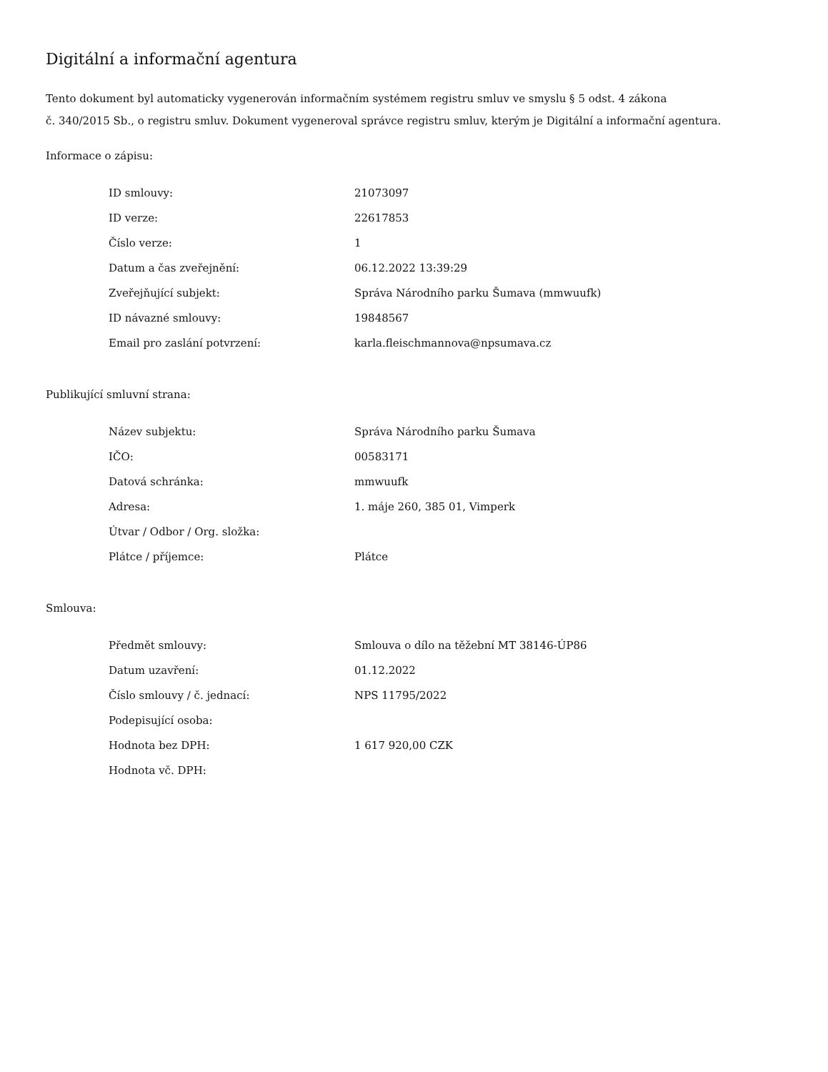Digitální a informační agentura
Tento dokument byl automaticky vygenerován informačním systémem registru smluv ve smyslu § 5 odst. 4 zákona
č. 340/2015 Sb., o registru smluv. Dokument vygeneroval správce registru smluv, kterým je Digitální a informační agentura.
Informace o zápisu:
| ID smlouvy: | 21073097 |
| ID verze: | 22617853 |
| Číslo verze: | 1 |
| Datum a čas zveřejnění: | 06.12.2022 13:39:29 |
| Zveřejňující subjekt: | Správa Národního parku Šumava (mmwuufk) |
| ID návazné smlouvy: | 19848567 |
| Email pro zaslání potvrzení: | karla.fleischmannova@npsumava.cz |
Publikující smluvní strana:
| Název subjektu: | Správa Národního parku Šumava |
| IČO: | 00583171 |
| Datová schránka: | mmwuufk |
| Adresa: | 1. máje 260, 385 01, Vimperk |
| Útvar / Odbor / Org. složka: | |
| Plátce / příjemce: | Plátce |
Smlouva:
| Předmět smlouvy: | Smlouva o dílo na těžební MT 38146-ÚP86 |
| Datum uzavření: | 01.12.2022 |
| Číslo smlouvy / č. jednací: | NPS 11795/2022 |
| Podepisující osoba: | |
| Hodnota bez DPH: | 1 617 920,00 CZK |
| Hodnota vč. DPH: | |